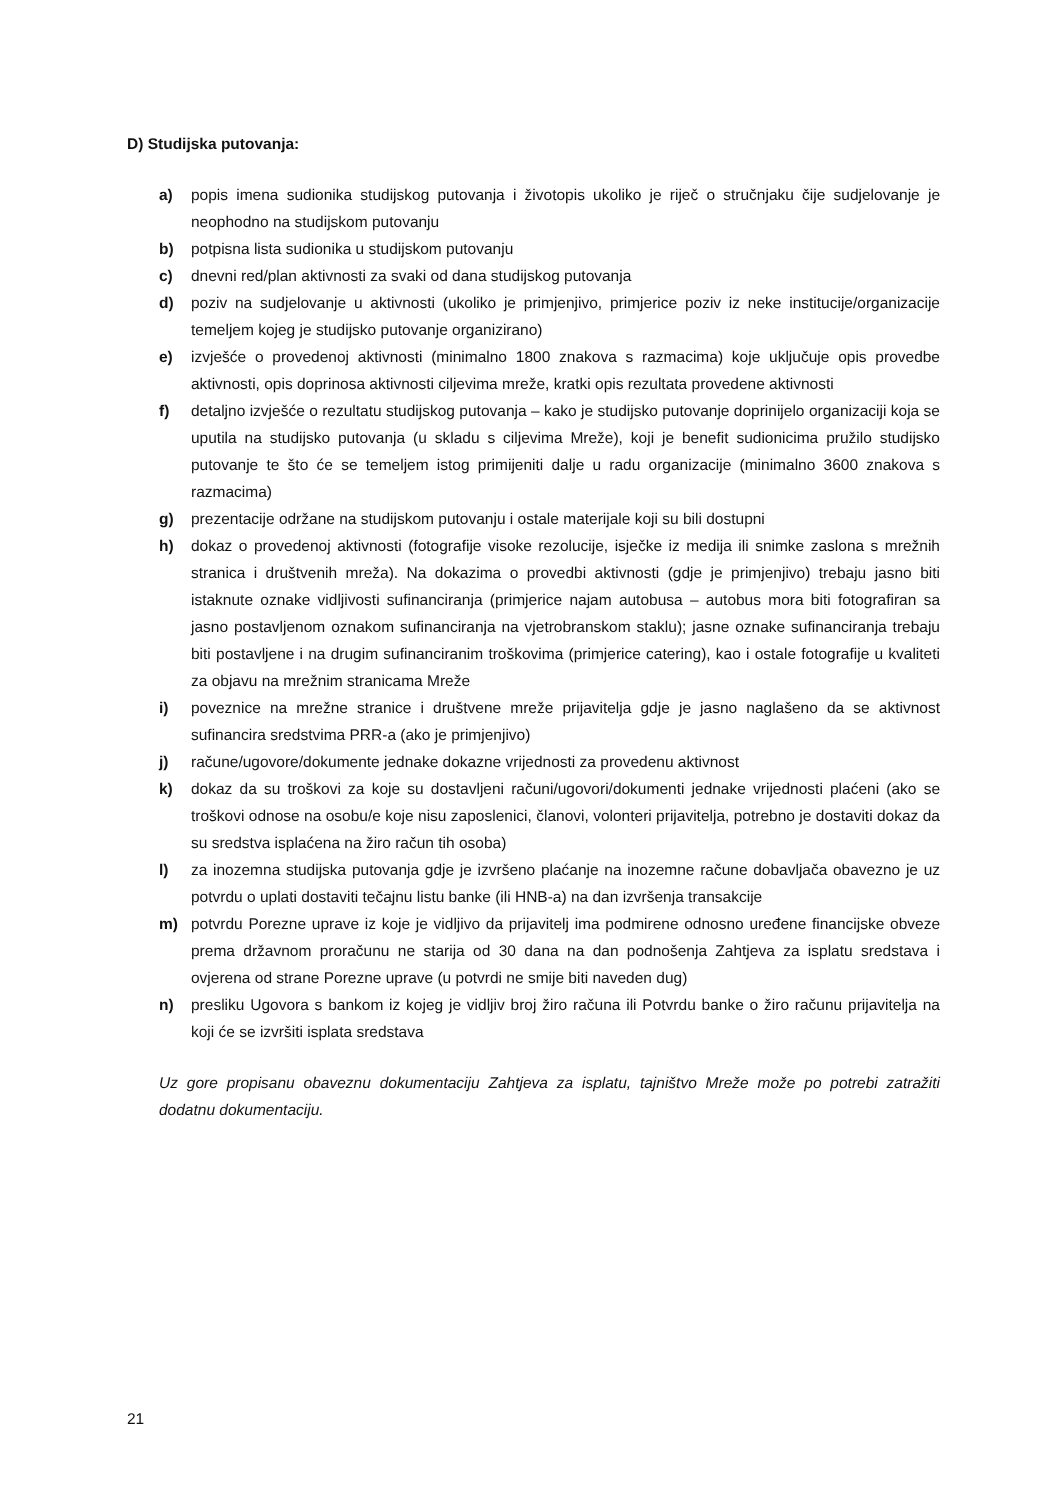D) Studijska putovanja:
a) popis imena sudionika studijskog putovanja i životopis ukoliko je riječ o stručnjaku čije sudjelovanje je neophodno na studijskom putovanju
b) potpisna lista sudionika u studijskom putovanju
c) dnevni red/plan aktivnosti za svaki od dana studijskog putovanja
d) poziv na sudjelovanje u aktivnosti (ukoliko je primjenjivo, primjerice poziv iz neke institucije/organizacije temeljem kojeg je studijsko putovanje organizirano)
e) izvješće o provedenoj aktivnosti (minimalno 1800 znakova s razmacima) koje uključuje opis provedbe aktivnosti, opis doprinosa aktivnosti ciljevima mreže, kratki opis rezultata provedene aktivnosti
f) detaljno izvješće o rezultatu studijskog putovanja – kako je studijsko putovanje doprinijelo organizaciji koja se uputila na studijsko putovanja (u skladu s ciljevima Mreže), koji je benefit sudionicima pružilo studijsko putovanje te što će se temeljem istog primijeniti dalje u radu organizacije (minimalno 3600 znakova s razmacima)
g) prezentacije održane na studijskom putovanju i ostale materijale koji su bili dostupni
h) dokaz o provedenoj aktivnosti (fotografije visoke rezolucije, isječke iz medija ili snimke zaslona s mrežnih stranica i društvenih mreža). Na dokazima o provedbi aktivnosti (gdje je primjenjivo) trebaju jasno biti istaknute oznake vidljivosti sufinanciranja (primjerice najam autobusa – autobus mora biti fotografiran sa jasno postavljenom oznakom sufinanciranja na vjetrobranskom staklu); jasne oznake sufinanciranja trebaju biti postavljene i na drugim sufinanciranim troškovima (primjerice catering), kao i ostale fotografije u kvaliteti za objavu na mrežnim stranicama Mreže
i) poveznice na mrežne stranice i društvene mreže prijavitelja gdje je jasno naglašeno da se aktivnost sufinancira sredstvima PRR-a (ako je primjenjivo)
j) račune/ugovore/dokumente jednake dokazne vrijednosti za provedenu aktivnost
k) dokaz da su troškovi za koje su dostavljeni računi/ugovori/dokumenti jednake vrijednosti plaćeni (ako se troškovi odnose na osobu/e koje nisu zaposlenici, članovi, volonteri prijavitelja, potrebno je dostaviti dokaz da su sredstva isplaćena na žiro račun tih osoba)
l) za inozemna studijska putovanja gdje je izvršeno plaćanje na inozemne račune dobavljača obavezno je uz potvrdu o uplati dostaviti tečajnu listu banke (ili HNB-a) na dan izvršenja transakcije
m) potvrdu Porezne uprave iz koje je vidljivo da prijavitelj ima podmirene odnosno uređene financijske obveze prema državnom proračunu ne starija od 30 dana na dan podnošenja Zahtjeva za isplatu sredstava i ovjerena od strane Porezne uprave (u potvrdi ne smije biti naveden dug)
n) presliku Ugovora s bankom iz kojeg je vidljiv broj žiro računa ili Potvrdu banke o žiro računu prijavitelja na koji će se izvršiti isplata sredstava
Uz gore propisanu obaveznu dokumentaciju Zahtjeva za isplatu, tajništvo Mreže može po potrebi zatražiti dodatnu dokumentaciju.
21